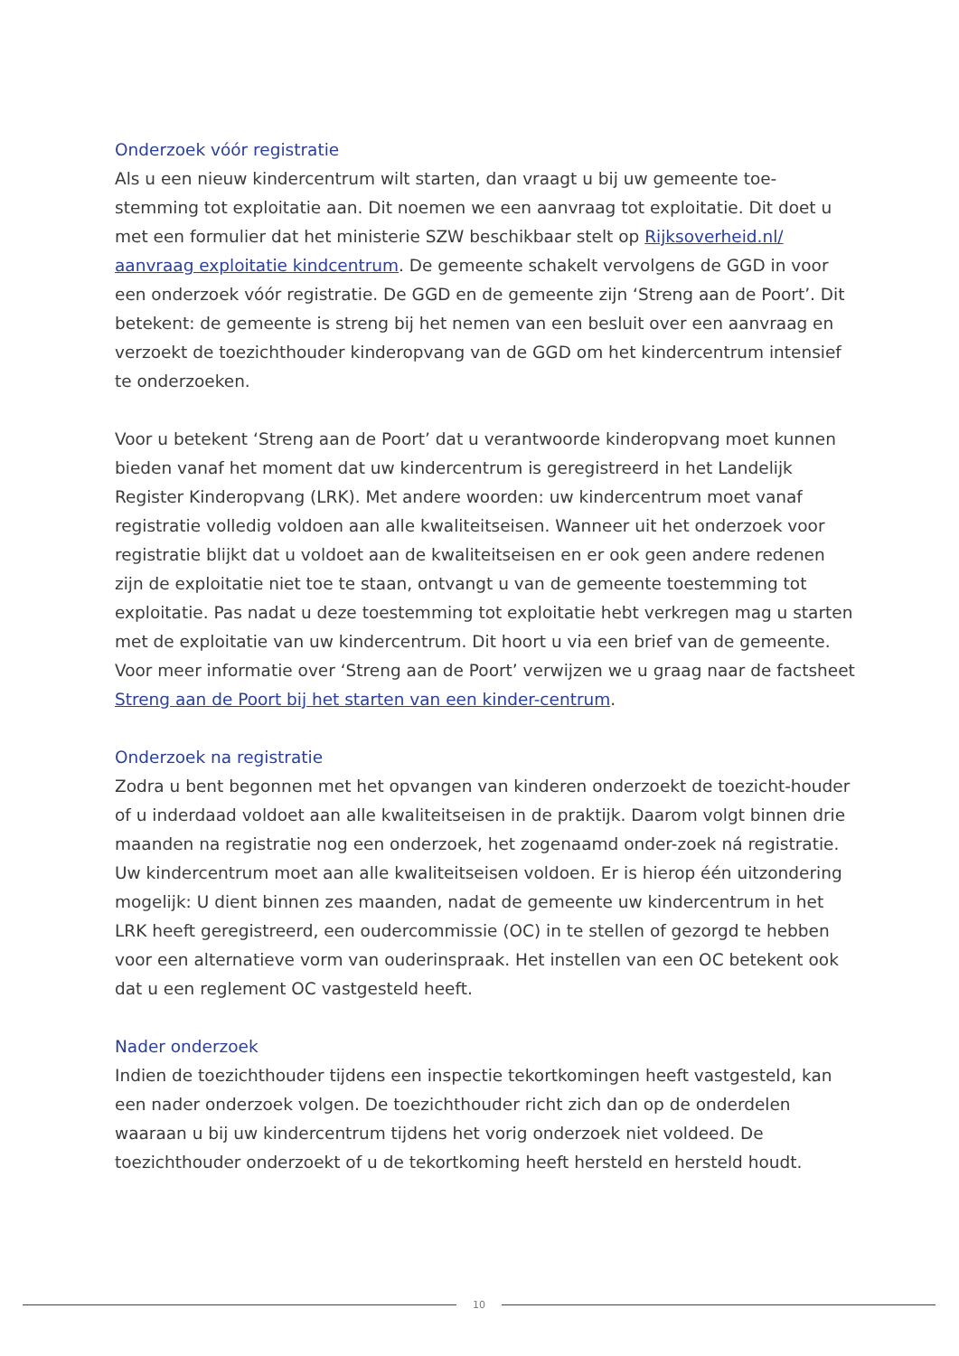Onderzoek vóór registratie
Als u een nieuw kindercentrum wilt starten, dan vraagt u bij uw gemeente toe-stemming tot exploitatie aan. Dit noemen we een aanvraag tot exploitatie. Dit doet u met een formulier dat het ministerie SZW beschikbaar stelt op Rijksoverheid.nl/ aanvraag exploitatie kindcentrum. De gemeente schakelt vervolgens de GGD in voor een onderzoek vóór registratie. De GGD en de gemeente zijn ‘Streng aan de Poort’. Dit betekent: de gemeente is streng bij het nemen van een besluit over een aanvraag en verzoekt de toezichthouder kinderopvang van de GGD om het kindercentrum intensief te onderzoeken.
Voor u betekent ‘Streng aan de Poort’ dat u verantwoorde kinderopvang moet kunnen bieden vanaf het moment dat uw kindercentrum is geregistreerd in het Landelijk Register Kinderopvang (LRK). Met andere woorden: uw kindercentrum moet vanaf registratie volledig voldoen aan alle kwaliteitseisen. Wanneer uit het onderzoek voor registratie blijkt dat u voldoet aan de kwaliteitseisen en er ook geen andere redenen zijn de exploitatie niet toe te staan, ontvangt u van de gemeente toestemming tot exploitatie. Pas nadat u deze toestemming tot exploitatie hebt verkregen mag u starten met de exploitatie van uw kindercentrum. Dit hoort u via een brief van de gemeente. Voor meer informatie over ‘Streng aan de Poort’ verwijzen we u graag naar de factsheet Streng aan de Poort bij het starten van een kinder-centrum.
Onderzoek na registratie
Zodra u bent begonnen met het opvangen van kinderen onderzoekt de toezicht-houder of u inderdaad voldoet aan alle kwaliteitseisen in de praktijk. Daarom volgt binnen drie maanden na registratie nog een onderzoek, het zogenaamd onder-zoek ná registratie. Uw kindercentrum moet aan alle kwaliteitseisen voldoen. Er is hierop één uitzondering mogelijk: U dient binnen zes maanden, nadat de gemeente uw kindercentrum in het LRK heeft geregistreerd, een oudercommissie (OC) in te stellen of gezorgd te hebben voor een alternatieve vorm van ouderinspraak. Het instellen van een OC betekent ook dat u een reglement OC vastgesteld heeft.
Nader onderzoek
Indien de toezichthouder tijdens een inspectie tekortkomingen heeft vastgesteld, kan een nader onderzoek volgen. De toezichthouder richt zich dan op de onderdelen waaraan u bij uw kindercentrum tijdens het vorig onderzoek niet voldeed. De toezichthouder onderzoekt of u de tekortkoming heeft hersteld en hersteld houdt.
10